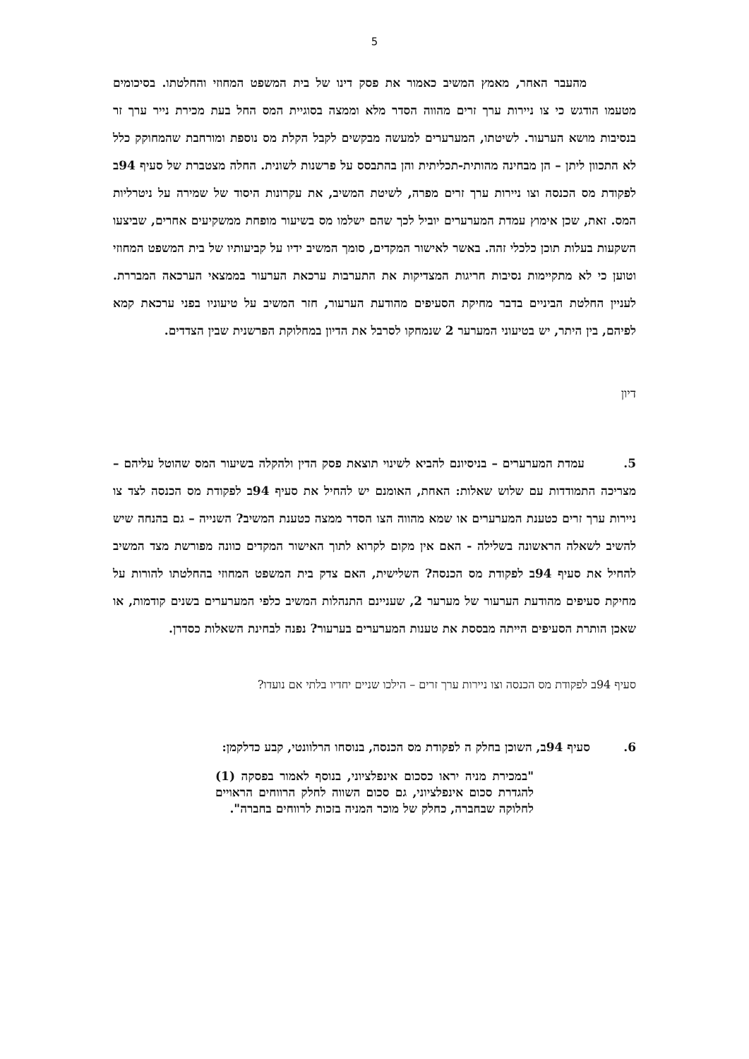5
מהעבר האחר, מאמץ המשיב כאמור את פסק דינו של בית המשפט המחוזי והחלטתו. בסיכומים מטעמו הודגש כי צו ניירות ערך זרים מהווה הסדר מלא וממצה בסוגיית המס החל בעת מכירת נייר ערך זר בנסיבות מושא הערעור. לשיטתו, המערערים למעשה מבקשים לקבל הקלת מס נוספת ומורחבת שהמחוקק כלל לא התכוון ליתן – הן מבחינה מהותית-תכליתית והן בהתבסס על פרשנות לשונית. החלה מצטברת של סעיף 94ב לפקודת מס הכנסה וצו ניירות ערך זרים מפרה, לשיטת המשיב, את עקרונות היסוד של שמירה על ניטרליות המס. זאת, שכן אימוץ עמדת המערערים יוביל לכך שהם ישלמו מס בשיעור מופחת ממשקיעים אחרים, שביצעו השקעות בעלות תוכן כלכלי זהה. באשר לאישור המקדים, סומך המשיב ידיו על קביעותיו של בית המשפט המחוזי וטוען כי לא מתקיימות נסיבות חריגות המצדיקות את התערבות ערכאת הערעור בממצאי הערכאה המבררת. לעניין החלטת הביניים בדבר מחיקת הסעיפים מהודעת הערעור, חזר המשיב על טיעוניו בפני ערכאת קמא לפיהם, בין היתר, יש בטיעוני המערער 2 שנמחקו לסרבל את הדיון במחלוקת הפרשנית שבין הצדדים.
דיון
5. עמדת המערערים – בניסיונם להביא לשינוי תוצאת פסק הדין ולהקלה בשיעור המס שהוטל עליהם – מצריכה התמודדות עם שלוש שאלות: האחת, האומנם יש להחיל את סעיף 94ב לפקודת מס הכנסה לצד צו ניירות ערך זרים כטענת המערערים או שמא מהווה הצו הסדר ממצה כטענת המשיב? השנייה – גם בהנחה שיש להשיב לשאלה הראשונה בשלילה - האם אין מקום לקרוא לתוך האישור המקדים כוונה מפורשת מצד המשיב להחיל את סעיף 94ב לפקודת מס הכנסה? השלישית, האם צדק בית המשפט המחוזי בהחלטתו להורות על מחיקת סעיפים מהודעת הערעור של מערער 2, שעניינם התנהלות המשיב כלפי המערערים בשנים קודמות, או שאכן הותרת הסעיפים הייתה מבססת את טענות המערערים בערעור? נפנה לבחינת השאלות כסדרן.
סעיף 94ב לפקודת מס הכנסה וצו ניירות ערך זרים – הילכו שניים יחדיו בלתי אם נועדו?
6. סעיף 94ב, השוכן בחלק ה לפקודת מס הכנסה, בנוסחו הרלוונטי, קבע כדלקמן:
"במכירת מניה יראו כסכום אינפלציוני, בנוסף לאמור בפסקה (1) להגדרת סכום אינפלציוני, גם סכום השווה לחלק הרווחים הראויים לחלוקה שבחברה, כחלק של מוכר המניה בזכות לרווחים בחברה".